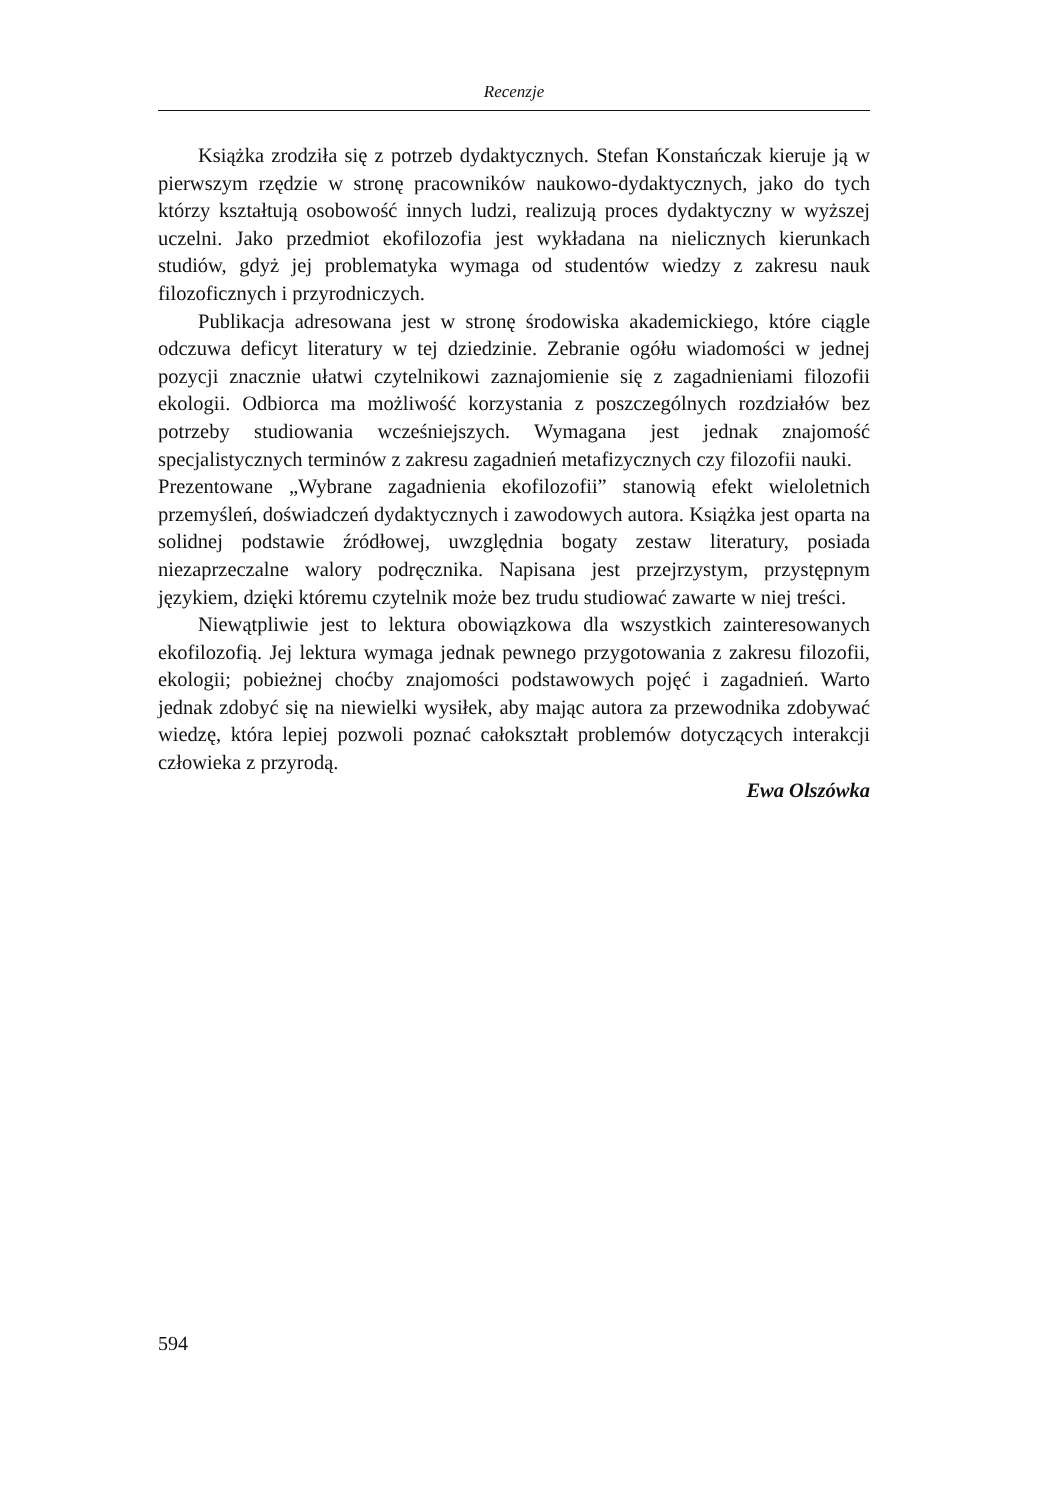Recenzje
Książka zrodziła się z potrzeb dydaktycznych. Stefan Konstańczak kieruje ją w pierwszym rzędzie w stronę pracowników naukowo-dydaktycznych, jako do tych którzy kształtują osobowość innych ludzi, realizują proces dydaktyczny w wyższej uczelni. Jako przedmiot ekofilozofia jest wykładana na nielicznych kierunkach studiów, gdyż jej problematyka wymaga od studentów wiedzy z zakresu nauk filozoficznych i przyrodniczych.
Publikacja adresowana jest w stronę środowiska akademickiego, które ciągle odczuwa deficyt literatury w tej dziedzinie. Zebranie ogółu wiadomości w jednej pozycji znacznie ułatwi czytelnikowi zaznajomienie się z zagadnieniami filozofii ekologii. Odbiorca ma możliwość korzystania z poszczególnych rozdziałów bez potrzeby studiowania wcześniejszych. Wymagana jest jednak znajomość specjalistycznych terminów z zakresu zagadnień metafizycznych czy filozofii nauki.
Prezentowane „Wybrane zagadnienia ekofilozofii” stanowią efekt wieloletnich przemyśleń, doświadczeń dydaktycznych i zawodowych autora. Książka jest oparta na solidnej podstawie źródłowej, uwzględnia bogaty zestaw literatury, posiada niezaprzeczalne walory podręcznika. Napisana jest przejrzystym, przystępnym językiem, dzięki któremu czytelnik może bez trudu studiować zawarte w niej treści.
Niewątpliwie jest to lektura obowiązkowa dla wszystkich zainteresowanych ekofilozofią. Jej lektura wymaga jednak pewnego przygotowania z zakresu filozofii, ekologii; pobieżnej choćby znajomości podstawowych pojęć i zagadnień. Warto jednak zdobyć się na niewielki wysiłek, aby mając autora za przewodnika zdobywać wiedzę, która lepiej pozwoli poznać całokształt problemów dotyczących interakcji człowieka z przyrodą.
Ewa Olszówka
594